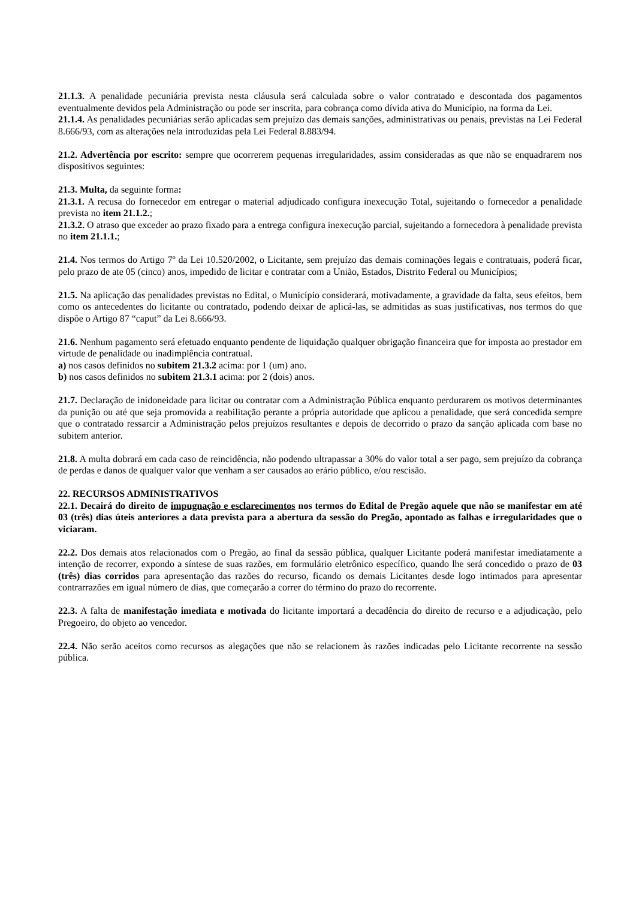21.1.3. A penalidade pecuniária prevista nesta cláusula será calculada sobre o valor contratado e descontada dos pagamentos eventualmente devidos pela Administração ou pode ser inscrita, para cobrança como dívida ativa do Município, na forma da Lei.
21.1.4. As penalidades pecuniárias serão aplicadas sem prejuízo das demais sanções, administrativas ou penais, previstas na Lei Federal 8.666/93, com as alterações nela introduzidas pela Lei Federal 8.883/94.
21.2. Advertência por escrito: sempre que ocorrerem pequenas irregularidades, assim consideradas as que não se enquadrarem nos dispositivos seguintes:
21.3. Multa, da seguinte forma:
21.3.1. A recusa do fornecedor em entregar o material adjudicado configura inexecução Total, sujeitando o fornecedor a penalidade prevista no item 21.1.2.;
21.3.2. O atraso que exceder ao prazo fixado para a entrega configura inexecução parcial, sujeitando a fornecedora à penalidade prevista no item 21.1.1.;
21.4. Nos termos do Artigo 7º da Lei 10.520/2002, o Licitante, sem prejuízo das demais cominações legais e contratuais, poderá ficar, pelo prazo de ate 05 (cinco) anos, impedido de licitar e contratar com a União, Estados, Distrito Federal ou Municípios;
21.5. Na aplicação das penalidades previstas no Edital, o Município considerará, motivadamente, a gravidade da falta, seus efeitos, bem como os antecedentes do licitante ou contratado, podendo deixar de aplicá-las, se admitidas as suas justificativas, nos termos do que dispõe o Artigo 87 “caput” da Lei 8.666/93.
21.6. Nenhum pagamento será efetuado enquanto pendente de liquidação qualquer obrigação financeira que for imposta ao prestador em virtude de penalidade ou inadimplência contratual.
a) nos casos definidos no subitem 21.3.2 acima: por 1 (um) ano.
b) nos casos definidos no subitem 21.3.1 acima: por 2 (dois) anos.
21.7. Declaração de inidoneidade para licitar ou contratar com a Administração Pública enquanto perdurarem os motivos determinantes da punição ou até que seja promovida a reabilitação perante a própria autoridade que aplicou a penalidade, que será concedida sempre que o contratado ressarcir a Administração pelos prejuízos resultantes e depois de decorrido o prazo da sanção aplicada com base no subitem anterior.
21.8. A multa dobrará em cada caso de reincidência, não podendo ultrapassar a 30% do valor total a ser pago, sem prejuízo da cobrança de perdas e danos de qualquer valor que venham a ser causados ao erário público, e/ou rescisão.
22. RECURSOS ADMINISTRATIVOS
22.1. Decairá do direito de impugnação e esclarecimentos nos termos do Edital de Pregão aquele que não se manifestar em até 03 (três) dias úteis anteriores a data prevista para a abertura da sessão do Pregão, apontado as falhas e irregularidades que o viciaram.
22.2. Dos demais atos relacionados com o Pregão, ao final da sessão pública, qualquer Licitante poderá manifestar imediatamente a intenção de recorrer, expondo a síntese de suas razões, em formulário eletrônico específico, quando lhe será concedido o prazo de 03 (três) dias corridos para apresentação das razões do recurso, ficando os demais Licitantes desde logo intimados para apresentar contrarrazões em igual número de dias, que começarão a correr do término do prazo do recorrente.
22.3. A falta de manifestação imediata e motivada do licitante importará a decadência do direito de recurso e a adjudicação, pelo Pregoeiro, do objeto ao vencedor.
22.4. Não serão aceitos como recursos as alegações que não se relacionem às razões indicadas pelo Licitante recorrente na sessão pública.